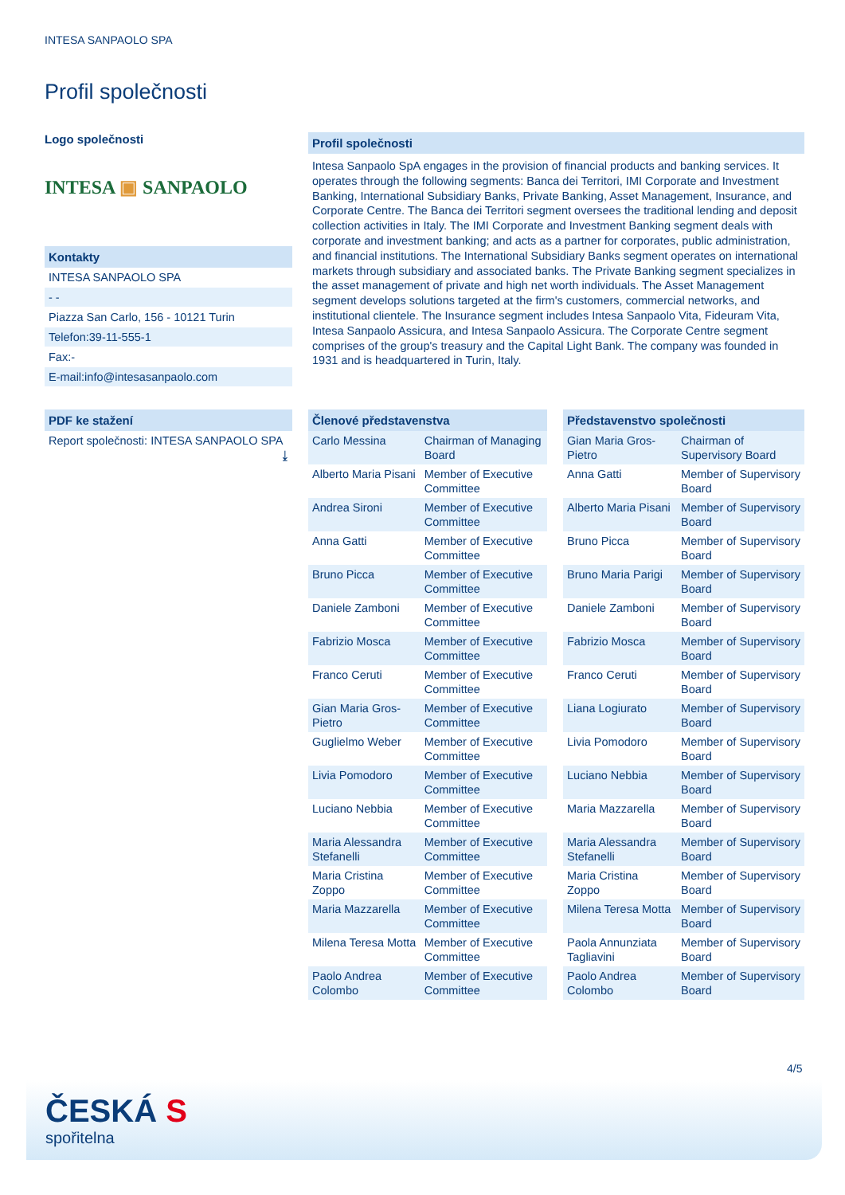INTESA SANPAOLO SPA
Profil společnosti
Logo společnosti
INTESA ▣ SANPAOLO
Kontakty
INTESA SANPAOLO SPA
- -
Piazza San Carlo, 156 - 10121 Turin
Telefon:39-11-555-1
Fax:-
E-mail:info@intesasanpaolo.com
PDF ke stažení
Report společnosti: INTESA SANPAOLO SPA ⤓
Profil společnosti
Intesa Sanpaolo SpA engages in the provision of financial products and banking services. It operates through the following segments: Banca dei Territori, IMI Corporate and Investment Banking, International Subsidiary Banks, Private Banking, Asset Management, Insurance, and Corporate Centre. The Banca dei Territori segment oversees the traditional lending and deposit collection activities in Italy. The IMI Corporate and Investment Banking segment deals with corporate and investment banking; and acts as a partner for corporates, public administration, and financial institutions. The International Subsidiary Banks segment operates on international markets through subsidiary and associated banks. The Private Banking segment specializes in the asset management of private and high net worth individuals. The Asset Management segment develops solutions targeted at the firm's customers, commercial networks, and institutional clientele. The Insurance segment includes Intesa Sanpaolo Vita, Fideuram Vita, Intesa Sanpaolo Assicura, and Intesa Sanpaolo Assicura. The Corporate Centre segment comprises of the group's treasury and the Capital Light Bank. The company was founded in 1931 and is headquartered in Turin, Italy.
| Členové představenstva | |
| --- | --- |
| Carlo Messina | Chairman of Managing Board |
| Alberto Maria Pisani | Member of Executive Committee |
| Andrea Sironi | Member of Executive Committee |
| Anna Gatti | Member of Executive Committee |
| Bruno Picca | Member of Executive Committee |
| Daniele Zamboni | Member of Executive Committee |
| Fabrizio Mosca | Member of Executive Committee |
| Franco Ceruti | Member of Executive Committee |
| Gian Maria Gros-Pietro | Member of Executive Committee |
| Guglielmo Weber | Member of Executive Committee |
| Livia Pomodoro | Member of Executive Committee |
| Luciano Nebbia | Member of Executive Committee |
| Maria Alessandra Stefanelli | Member of Executive Committee |
| Maria Cristina Zoppo | Member of Executive Committee |
| Maria Mazzarella | Member of Executive Committee |
| Milena Teresa Motta | Member of Executive Committee |
| Paolo Andrea Colombo | Member of Executive Committee |
| Představenstvo společnosti | |
| --- | --- |
| Gian Maria Gros-Pietro | Chairman of Supervisory Board |
| Anna Gatti | Member of Supervisory Board |
| Alberto Maria Pisani | Member of Supervisory Board |
| Bruno Picca | Member of Supervisory Board |
| Bruno Maria Parigi | Member of Supervisory Board |
| Daniele Zamboni | Member of Supervisory Board |
| Fabrizio Mosca | Member of Supervisory Board |
| Franco Ceruti | Member of Supervisory Board |
| Liana Logiurato | Member of Supervisory Board |
| Livia Pomodoro | Member of Supervisory Board |
| Luciano Nebbia | Member of Supervisory Board |
| Maria Mazzarella | Member of Supervisory Board |
| Maria Alessandra Stefanelli | Member of Supervisory Board |
| Maria Cristina Zoppo | Member of Supervisory Board |
| Milena Teresa Motta | Member of Supervisory Board |
| Paola Annunziata Tagliavini | Member of Supervisory Board |
| Paolo Andrea Colombo | Member of Supervisory Board |
4/5
ČESKÁ S
spořitelna